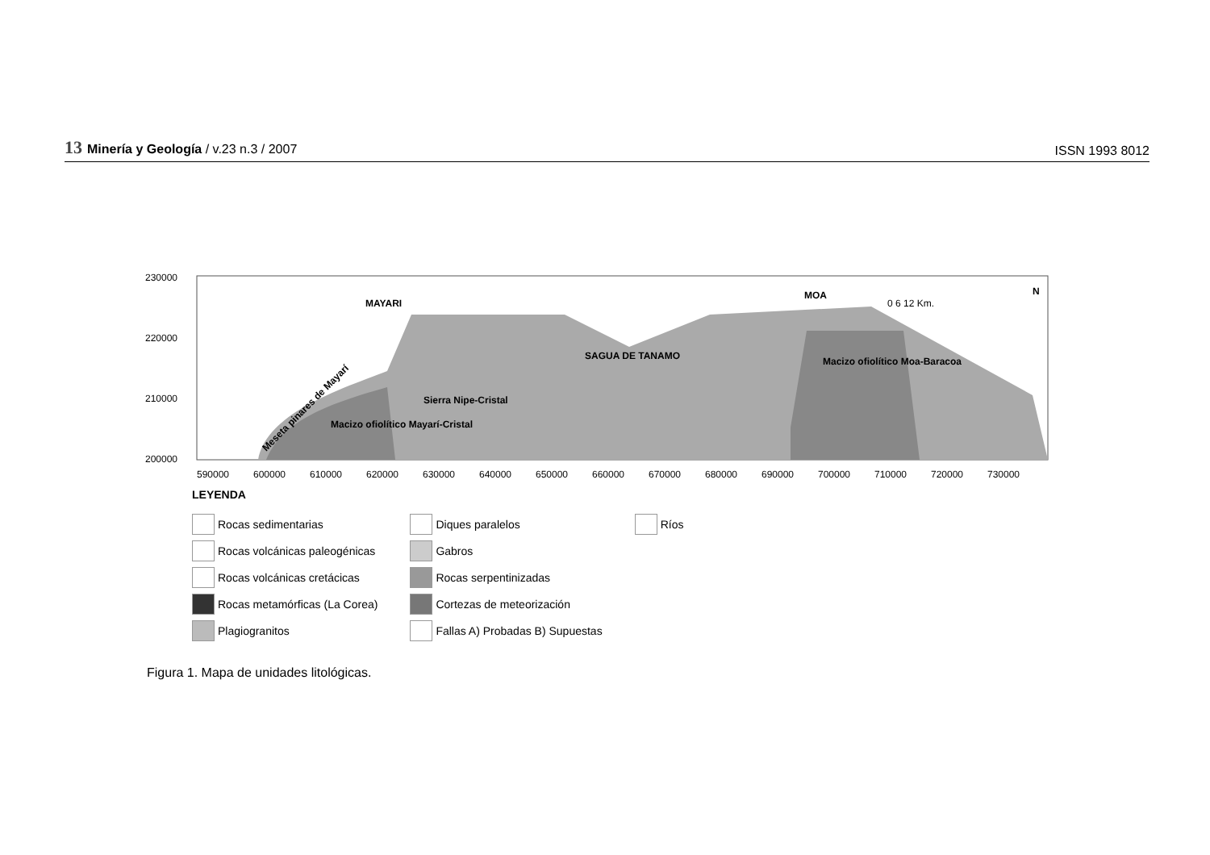13 Minería y Geología / v.23 n.3 / 2007
ISSN 1993 8012
230000
220000
210000
200000
MAYARI
SAGUA DE TANAMO
MOA
Macizo ofiolítico Moa-Baracoa
Sierra Nipe-Cristal
Macizo ofiolítico Mayarí-Cristal
Meseta pinares de Mayarí
0 6 12 Km.
N
590000
600000
610000
620000
630000
640000
650000
660000
670000
680000
690000
700000
710000
720000
730000
LEYENDA
Rocas sedimentarias
Rocas volcánicas paleogénicas
Rocas volcánicas cretácicas
Rocas metamórficas (La Corea)
Plagiogranitos
Diques paralelos
Gabros
Rocas serpentinizadas
Cortezas de meteorización
Fallas A) Probadas B) Supuestas
Ríos
Figura 1. Mapa de unidades litológicas.